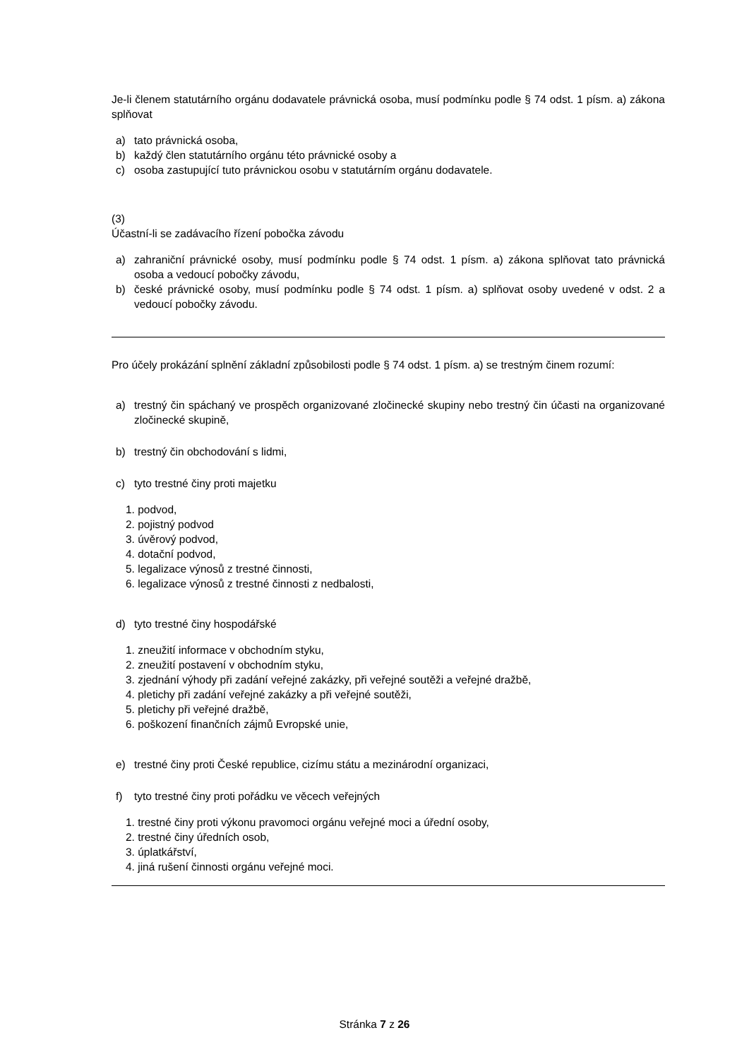Je-li členem statutárního orgánu dodavatele právnická osoba, musí podmínku podle § 74 odst. 1 písm. a) zákona splňovat
a) tato právnická osoba,
b) každý člen statutárního orgánu této právnické osoby a
c) osoba zastupující tuto právnickou osobu v statutárním orgánu dodavatele.
(3)
Účastní-li se zadávacího řízení pobočka závodu
a) zahraniční právnické osoby, musí podmínku podle § 74 odst. 1 písm. a) zákona splňovat tato právnická osoba a vedoucí pobočky závodu,
b) české právnické osoby, musí podmínku podle § 74 odst. 1 písm. a) splňovat osoby uvedené v odst. 2 a vedoucí pobočky závodu.
Pro účely prokázání splnění základní způsobilosti podle § 74 odst. 1 písm. a) se trestným činem rozumí:
a) trestný čin spáchaný ve prospěch organizované zločinecké skupiny nebo trestný čin účasti na organizované zločinecké skupině,
b) trestný čin obchodování s lidmi,
c) tyto trestné činy proti majetku
1. podvod,
2. pojistný podvod
3. úvěrový podvod,
4. dotační podvod,
5. legalizace výnosů z trestné činnosti,
6. legalizace výnosů z trestné činnosti z nedbalosti,
d) tyto trestné činy hospodářské
1. zneužití informace v obchodním styku,
2. zneužití postavení v obchodním styku,
3. zjednání výhody při zadání veřejné zakázky, při veřejné soutěži a veřejné dražbě,
4. pletichy při zadání veřejné zakázky a při veřejné soutěži,
5. pletichy při veřejné dražbě,
6. poškození finančních zájmů Evropské unie,
e) trestné činy proti České republice, cizímu státu a mezinárodní organizaci,
f) tyto trestné činy proti pořádku ve věcech veřejných
1. trestné činy proti výkonu pravomoci orgánu veřejné moci a úřední osoby,
2. trestné činy úředních osob,
3. úplatkářství,
4. jiná rušení činnosti orgánu veřejné moci.
Stránka 7 z 26